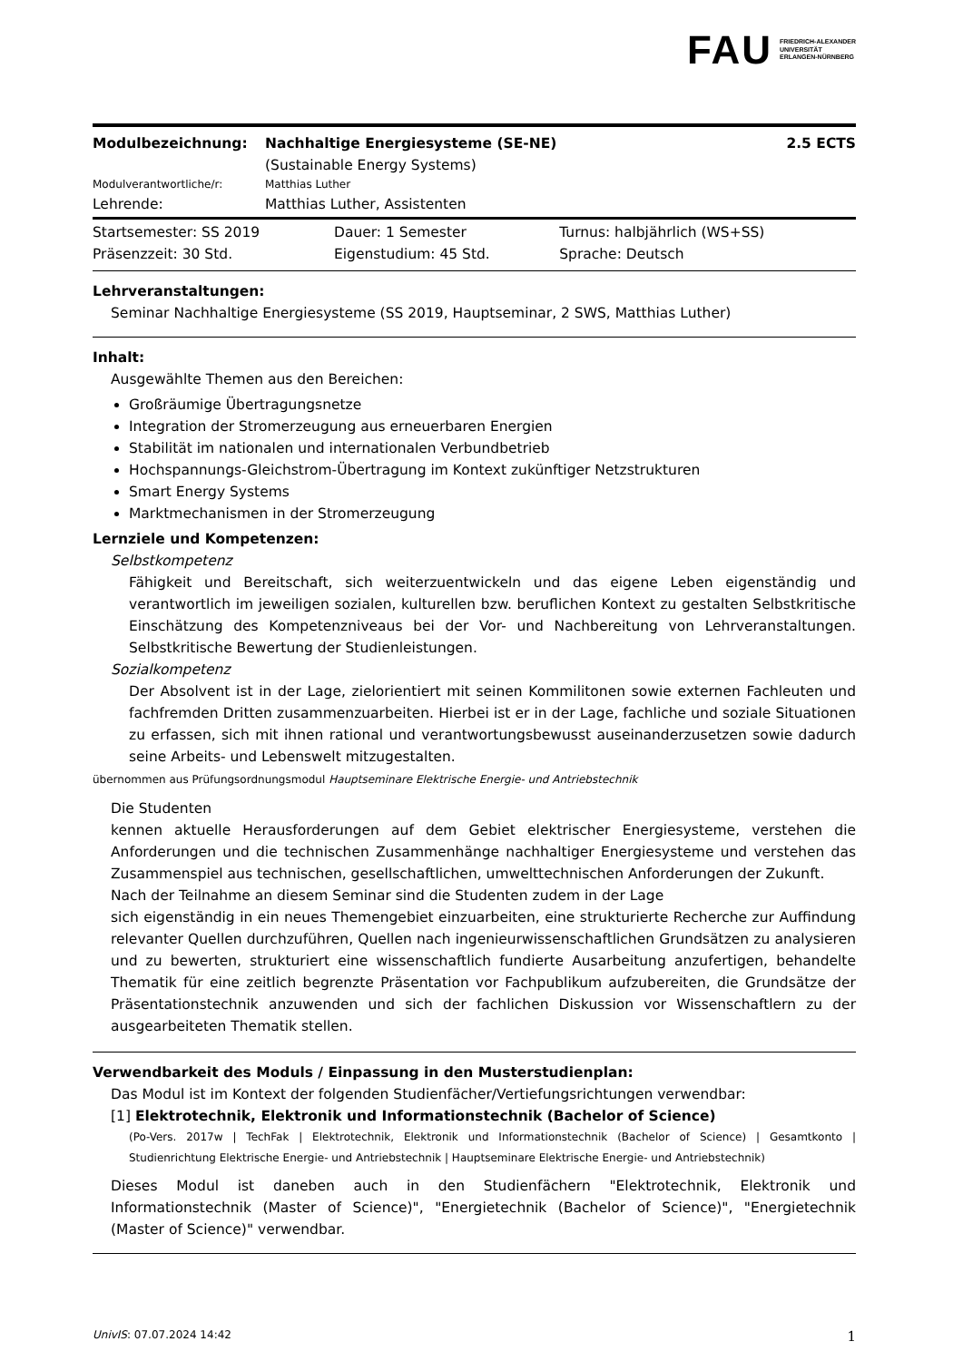FAU FRIEDRICH-ALEXANDER
UNIVERSITÄT
ERLANGEN-NÜRNBERG
| Modulbezeichnung: | Nachhaltige Energiesysteme (SE-NE) (Sustainable Energy Systems) | 2.5 ECTS |
| Modulverantwortliche/r: | Matthias Luther | |
| Lehrende: | Matthias Luther, Assistenten | |
| Startsemester: SS 2019 | Dauer: 1 Semester | Turnus: halbjährlich (WS+SS) |
| Präsenzzeit: 30 Std. | Eigenstudium: 45 Std. | Sprache: Deutsch |
Lehrveranstaltungen:
Seminar Nachhaltige Energiesysteme (SS 2019, Hauptseminar, 2 SWS, Matthias Luther)
Inhalt:
Ausgewählte Themen aus den Bereichen:
Großräumige Übertragungsnetze
Integration der Stromerzeugung aus erneuerbaren Energien
Stabilität im nationalen und internationalen Verbundbetrieb
Hochspannungs-Gleichstrom-Übertragung im Kontext zukünftiger Netzstrukturen
Smart Energy Systems
Marktmechanismen in der Stromerzeugung
Lernziele und Kompetenzen:
Selbstkompetenz
Fähigkeit und Bereitschaft, sich weiterzuentwickeln und das eigene Leben eigenständig und verantwortlich im jeweiligen sozialen, kulturellen bzw. beruflichen Kontext zu gestalten Selbstkritische Einschätzung des Kompetenzniveaus bei der Vor- und Nachbereitung von Lehrveranstaltungen. Selbstkritische Bewertung der Studienleistungen.
Sozialkompetenz
Der Absolvent ist in der Lage, zielorientiert mit seinen Kommilitonen sowie externen Fachleuten und fachfremden Dritten zusammenzuarbeiten. Hierbei ist er in der Lage, fachliche und soziale Situationen zu erfassen, sich mit ihnen rational und verantwortungsbewusst auseinanderzusetzen sowie dadurch seine Arbeits- und Lebenswelt mitzugestalten.
übernommen aus Prüfungsordnungsmodul Hauptseminare Elektrische Energie- und Antriebstechnik
Die Studenten
kennen aktuelle Herausforderungen auf dem Gebiet elektrischer Energiesysteme, verstehen die Anforderungen und die technischen Zusammenhänge nachhaltiger Energiesysteme und verstehen das Zusammenspiel aus technischen, gesellschaftlichen, umwelttechnischen Anforderungen der Zukunft.
Nach der Teilnahme an diesem Seminar sind die Studenten zudem in der Lage
sich eigenständig in ein neues Themengebiet einzuarbeiten, eine strukturierte Recherche zur Auffindung relevanter Quellen durchzuführen, Quellen nach ingenieurwissenschaftlichen Grundsätzen zu analysieren und zu bewerten, strukturiert eine wissenschaftlich fundierte Ausarbeitung anzufertigen, behandelte Thematik für eine zeitlich begrenzte Präsentation vor Fachpublikum aufzubereiten, die Grundsätze der Präsentationstechnik anzuwenden und sich der fachlichen Diskussion vor Wissenschaftlern zu der ausgearbeiteten Thematik stellen.
Verwendbarkeit des Moduls / Einpassung in den Musterstudienplan:
Das Modul ist im Kontext der folgenden Studienfächer/Vertiefungsrichtungen verwendbar:
[1] Elektrotechnik, Elektronik und Informationstechnik (Bachelor of Science)
(Po-Vers. 2017w | TechFak | Elektrotechnik, Elektronik und Informationstechnik (Bachelor of Science) | Gesamtkonto | Studienrichtung Elektrische Energie- und Antriebstechnik | Hauptseminare Elektrische Energie- und Antriebstechnik)
Dieses Modul ist daneben auch in den Studienfächern "Elektrotechnik, Elektronik und Informationstechnik (Master of Science)", "Energietechnik (Bachelor of Science)", "Energietechnik (Master of Science)" verwendbar.
UnivIS: 07.07.2024 14:42 1